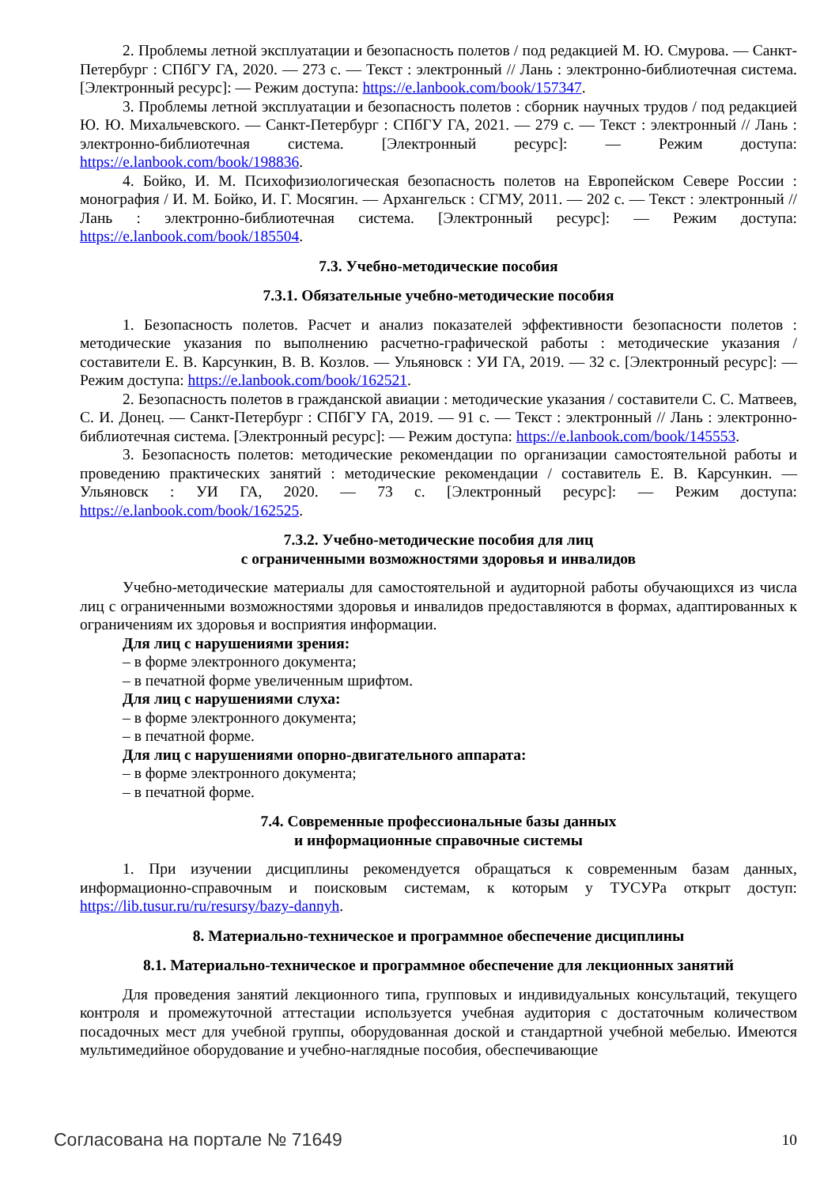2. Проблемы летной эксплуатации и безопасность полетов / под редакцией М. Ю. Смурова. — Санкт-Петербург : СПбГУ ГА, 2020. — 273 с. — Текст : электронный // Лань : электронно-библиотечная система. [Электронный ресурс]: — Режим доступа: https://e.lanbook.com/book/157347.
3. Проблемы летной эксплуатации и безопасность полетов : сборник научных трудов / под редакцией Ю. Ю. Михальчевского. — Санкт-Петербург : СПбГУ ГА, 2021. — 279 с. — Текст : электронный // Лань : электронно-библиотечная система. [Электронный ресурс]: — Режим доступа: https://e.lanbook.com/book/198836.
4. Бойко, И. М. Психофизиологическая безопасность полетов на Европейском Севере России : монография / И. М. Бойко, И. Г. Мосягин. — Архангельск : СГМУ, 2011. — 202 с. — Текст : электронный // Лань : электронно-библиотечная система. [Электронный ресурс]: — Режим доступа: https://e.lanbook.com/book/185504.
7.3. Учебно-методические пособия
7.3.1. Обязательные учебно-методические пособия
1. Безопасность полетов. Расчет и анализ показателей эффективности безопасности полетов : методические указания по выполнению расчетно-графической работы : методические указания / составители Е. В. Карсункин, В. В. Козлов. — Ульяновск : УИ ГА, 2019. — 32 с. [Электронный ресурс]: — Режим доступа: https://e.lanbook.com/book/162521.
2. Безопасность полетов в гражданской авиации : методические указания / составители С. С. Матвеев, С. И. Донец. — Санкт-Петербург : СПбГУ ГА, 2019. — 91 с. — Текст : электронный // Лань : электронно-библиотечная система. [Электронный ресурс]: — Режим доступа: https://e.lanbook.com/book/145553.
3. Безопасность полетов: методические рекомендации по организации самостоятельной работы и проведению практических занятий : методические рекомендации / составитель Е. В. Карсункин. — Ульяновск : УИ ГА, 2020. — 73 с. [Электронный ресурс]: — Режим доступа: https://e.lanbook.com/book/162525.
7.3.2. Учебно-методические пособия для лиц
с ограниченными возможностями здоровья и инвалидов
Учебно-методические материалы для самостоятельной и аудиторной работы обучающихся из числа лиц с ограниченными возможностями здоровья и инвалидов предоставляются в формах, адаптированных к ограничениям их здоровья и восприятия информации.
Для лиц с нарушениями зрения:
– в форме электронного документа;
– в печатной форме увеличенным шрифтом.
Для лиц с нарушениями слуха:
– в форме электронного документа;
– в печатной форме.
Для лиц с нарушениями опорно-двигательного аппарата:
– в форме электронного документа;
– в печатной форме.
7.4. Современные профессиональные базы данных
и информационные справочные системы
1. При изучении дисциплины рекомендуется обращаться к современным базам данных, информационно-справочным и поисковым системам, к которым у ТУСУРа открыт доступ: https://lib.tusur.ru/ru/resursy/bazy-dannyh.
8. Материально-техническое и программное обеспечение дисциплины
8.1. Материально-техническое и программное обеспечение для лекционных занятий
Для проведения занятий лекционного типа, групповых и индивидуальных консультаций, текущего контроля и промежуточной аттестации используется учебная аудитория с достаточным количеством посадочных мест для учебной группы, оборудованная доской и стандартной учебной мебелью. Имеются мультимедийное оборудование и учебно-наглядные пособия, обеспечивающие
Согласована на портале № 71649 10